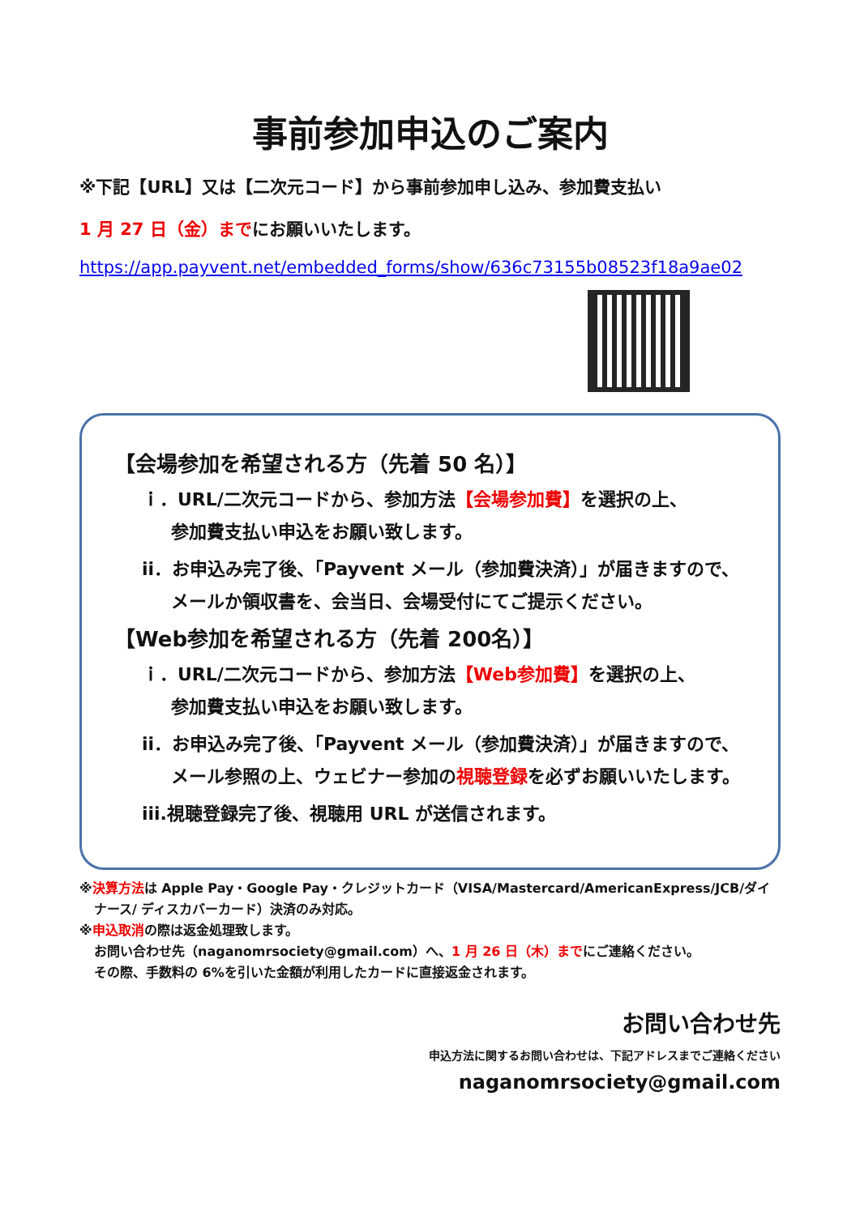事前参加申込のご案内
※下記【URL】又は【二次元コード】から事前参加申し込み、参加費支払い
1 月 27 日（金）までにお願いいたします。
https://app.payvent.net/embedded_forms/show/636c73155b08523f18a9ae02
【会場参加を希望される方（先着 50 名）】
ｉ．URL/二次元コードから、参加方法【会場参加費】を選択の上、
参加費支払い申込をお願い致します。
ii．お申込み完了後、「Payvent メール（参加費決済）」が届きますので、
メールか領収書を、会当日、会場受付にてご提示ください。
【Web参加を希望される方（先着 200名）】
ｉ．URL/二次元コードから、参加方法【Web参加費】を選択の上、
参加費支払い申込をお願い致します。
ii．お申込み完了後、「Payvent メール（参加費決済）」が届きますので、
メール参照の上、ウェビナー参加の視聴登録を必ずお願いいたします。
iii.視聴登録完了後、視聴用 URL が送信されます。
※決算方法は Apple Pay・Google Pay・クレジットカード（VISA/Mastercard/AmericanExpress/JCB/ダイ
ナース/ ディスカバーカード）決済のみ対応。
※申込取消の際は返金処理致します。
お問い合わせ先（naganomrsociety@gmail.com）へ、1 月 26 日（木）までにご連絡ください。
その際、手数料の 6%を引いた金額が利用したカードに直接返金されます。
お問い合わせ先
申込方法に関するお問い合わせは、下記アドレスまでご連絡ください
naganomrsociety@gmail.com